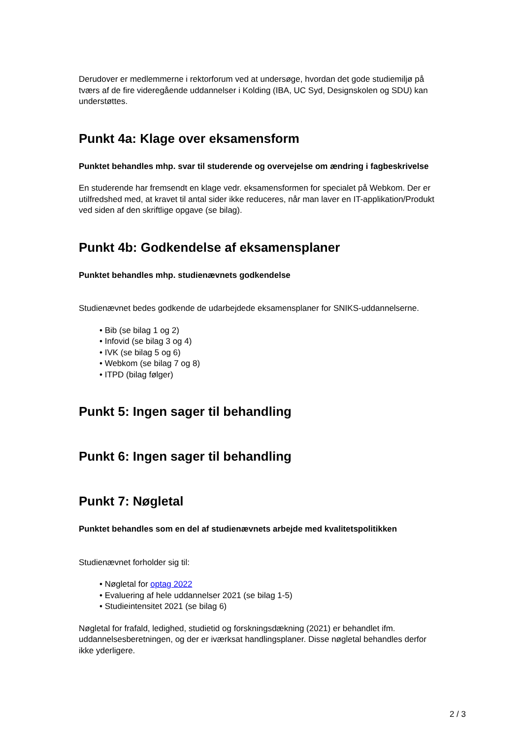Derudover er medlemmerne i rektorforum ved at undersøge, hvordan det gode studiemiljø på tværs af de fire videregående uddannelser i Kolding (IBA, UC Syd, Designskolen og SDU) kan understøttes.
Punkt 4a: Klage over eksamensform
Punktet behandles mhp. svar til studerende og overvejelse om ændring i fagbeskrivelse
En studerende har fremsendt en klage vedr. eksamensformen for specialet på Webkom. Der er utilfredshed med, at kravet til antal sider ikke reduceres, når man laver en IT-applikation/Produkt ved siden af den skriftlige opgave (se bilag).
Punkt 4b: Godkendelse af eksamensplaner
Punktet behandles mhp. studienævnets godkendelse
Studienævnet bedes godkende de udarbejdede eksamensplaner for SNIKS-uddannelserne.
• Bib (se bilag 1 og 2)
• Infovid (se bilag 3 og 4)
• IVK (se bilag 5 og 6)
• Webkom (se bilag 7 og 8)
• ITPD (bilag følger)
Punkt 5: Ingen sager til behandling
Punkt 6: Ingen sager til behandling
Punkt 7: Nøgletal
Punktet behandles som en del af studienævnets arbejde med kvalitetspolitikken
Studienævnet forholder sig til:
• Nøgletal for optag 2022
• Evaluering af hele uddannelser 2021 (se bilag 1-5)
• Studieintensitet 2021 (se bilag 6)
Nøgletal for frafald, ledighed, studietid og forskningsdækning (2021) er behandlet ifm. uddannelsesberetningen, og der er iværksat handlingsplaner. Disse nøgletal behandles derfor ikke yderligere.
2 / 3